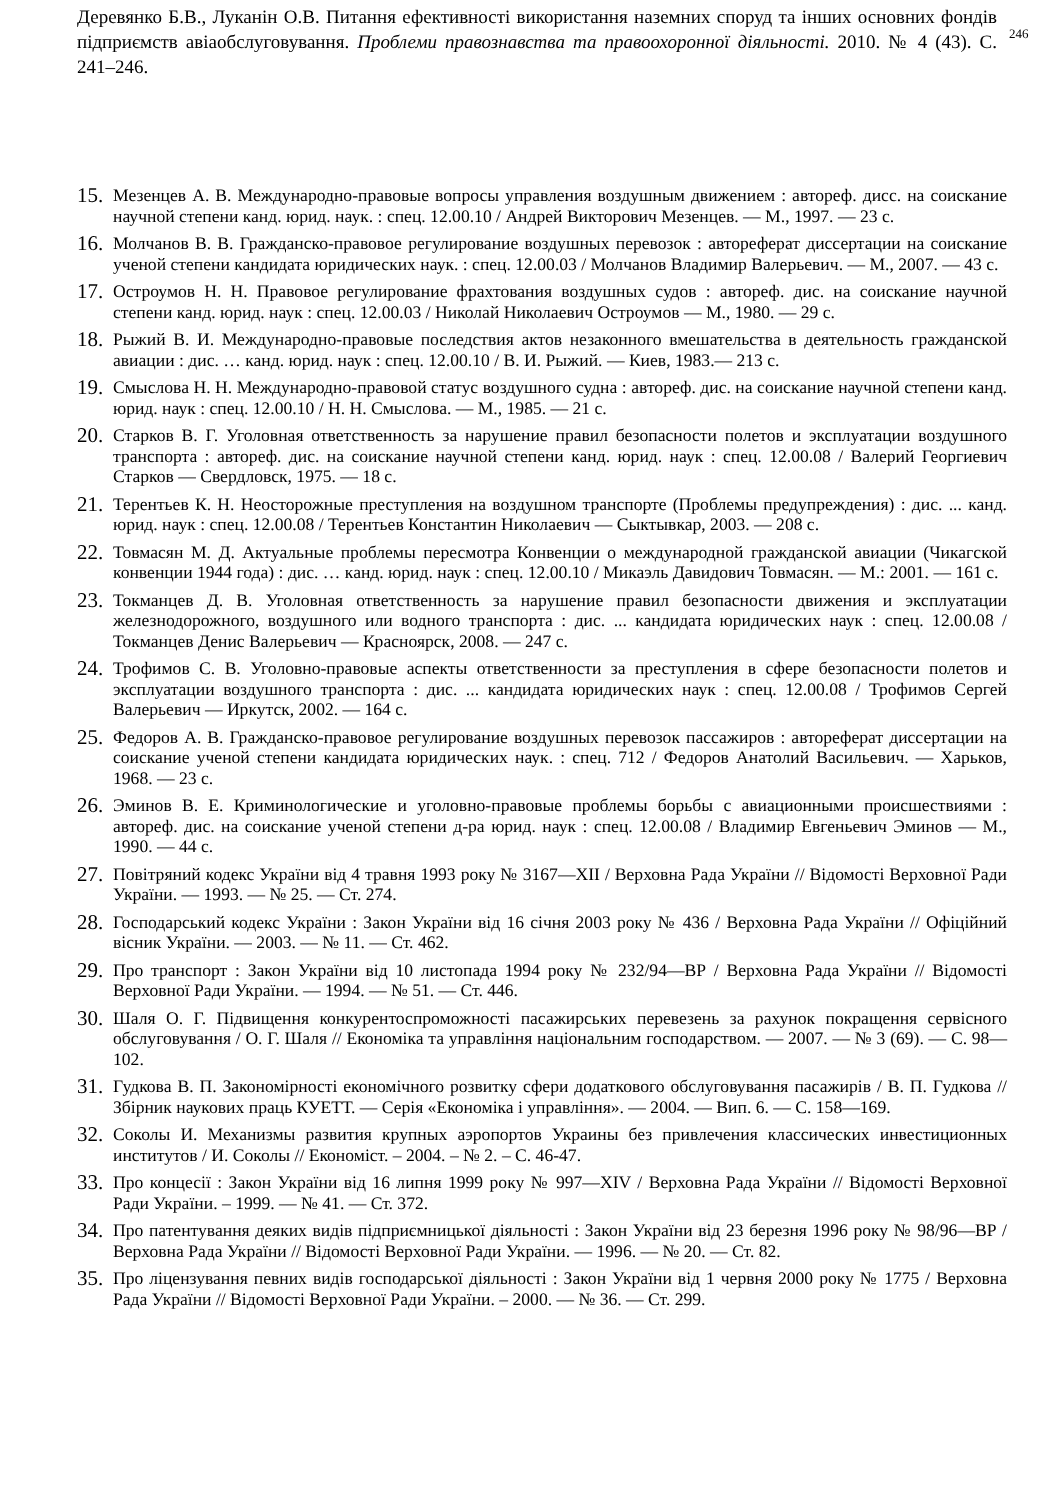Деревянко Б.В., Луканін О.В. Питання ефективності використання наземних споруд та інших основних фондів підприємств авіаобслуговування. Проблеми правознавства та правоохоронної діяльності. 2010. № 4 (43). С. 241–246.
246
15.
Мезенцев А. В. Международно-правовые вопросы управления воздушным движением : автореф. дисс. на соискание научной степени канд. юрид. наук. : спец. 12.00.10 / Андрей Викторович Мезенцев. — М., 1997. — 23 с.
16.
Молчанов В. В. Гражданско-правовое регулирование воздушных перевозок : автореферат диссертации на соискание ученой степени кандидата юридических наук. : спец. 12.00.03 / Молчанов Владимир Валерьевич. — М., 2007. — 43 с.
17.
Остроумов Н. Н. Правовое регулирование фрахтования воздушных судов : автореф. дис. на соискание научной степени канд. юрид. наук : спец. 12.00.03 / Николай Николаевич Остроумов — М., 1980. — 29 с.
18.
Рыжий В. И. Международно-правовые последствия актов незаконного вмешательства в деятельность гражданской авиации : дис. … канд. юрид. наук : спец. 12.00.10 / В. И. Рыжий. — Киев, 1983.— 213 с.
19.
Смыслова Н. Н. Международно-правовой статус воздушного судна : автореф. дис. на соискание научной степени канд. юрид. наук : спец. 12.00.10 / Н. Н. Смыслова. — М., 1985. — 21 с.
20.
Старков В. Г. Уголовная ответственность за нарушение правил безопасности полетов и эксплуатации воздушного транспорта : автореф. дис. на соискание научной степени канд. юрид. наук : спец. 12.00.08 / Валерий Георгиевич Старков — Свердловск, 1975. — 18 с.
21.
Терентьев К. Н. Неосторожные преступления на воздушном транспорте (Проблемы предупреждения) : дис. ... канд. юрид. наук : спец. 12.00.08 / Терентьев Константин Николаевич — Сыктывкар, 2003. — 208 с.
22.
Товмасян М. Д. Актуальные проблемы пересмотра Конвенции о международной гражданской авиации (Чикагской конвенции 1944 года) : дис. … канд. юрид. наук : спец. 12.00.10 / Микаэль Давидович Товмасян. — М.: 2001. — 161 с.
23.
Токманцев Д. В. Уголовная ответственность за нарушение правил безопасности движения и эксплуатации железнодорожного, воздушного или водного транспорта : дис. ... кандидата юридических наук : спец. 12.00.08 / Токманцев Денис Валерьевич — Красноярск, 2008. — 247 с.
24.
Трофимов С. В. Уголовно-правовые аспекты ответственности за преступления в сфере безопасности полетов и эксплуатации воздушного транспорта : дис. ... кандидата юридических наук : спец. 12.00.08 / Трофимов Сергей Валерьевич — Иркутск, 2002. — 164 с.
25.
Федоров А. В. Гражданско-правовое регулирование воздушных перевозок пассажиров : автореферат диссертации на соискание ученой степени кандидата юридических наук. : спец. 712 / Федоров Анатолий Васильевич. — Харьков, 1968. — 23 с.
26.
Эминов В. Е. Криминологические и уголовно-правовые проблемы борьбы с авиационными происшествиями : автореф. дис. на соискание ученой степени д-ра юрид. наук : спец. 12.00.08 / Владимир Евгеньевич Эминов — М., 1990. — 44 с.
27.
Повітряний кодекс України від 4 травня 1993 року № 3167—XII / Верховна Рада України // Відомості Верховної Ради України. — 1993. — № 25. — Ст. 274.
28.
Господарський кодекс України : Закон України від 16 січня 2003 року № 436 / Верховна Рада України // Офіційний вісник України. — 2003. — № 11. — Ст. 462.
29.
Про транспорт : Закон України від 10 листопада 1994 року № 232/94—ВР / Верховна Рада України // Відомості Верховної Ради України. — 1994. — № 51. — Ст. 446.
30.
Шаля О. Г. Підвищення конкурентоспроможності пасажирських перевезень за рахунок покращення сервісного обслуговування / О. Г. Шаля // Економіка та управління національним господарством. — 2007. — № 3 (69). — С. 98—102.
31.
Гудкова В. П. Закономірності економічного розвитку сфери додаткового обслуговування пасажирів / В. П. Гудкова // Збірник наукових праць КУЕТТ. — Серія «Економіка і управління». — 2004. — Вип. 6. — С. 158—169.
32.
Соколы И. Механизмы развития крупных аэропортов Украины без привлечения классических инвестиционных институтов / И. Соколы // Економіст. – 2004. – № 2. – С. 46-47.
33.
Про концесії : Закон України від 16 липня 1999 року № 997—XIV / Верховна Рада України // Відомості Верховної Ради України. – 1999. — № 41. — Ст. 372.
34.
Про патентування деяких видів підприємницької діяльності : Закон України від 23 березня 1996 року № 98/96—ВР / Верховна Рада України // Відомості Верховної Ради України. — 1996. — № 20. — Ст. 82.
35.
Про ліцензування певних видів господарської діяльності : Закон України від 1 червня 2000 року № 1775 / Верховна Рада України // Відомості Верховної Ради України. – 2000. — № 36. — Ст. 299.